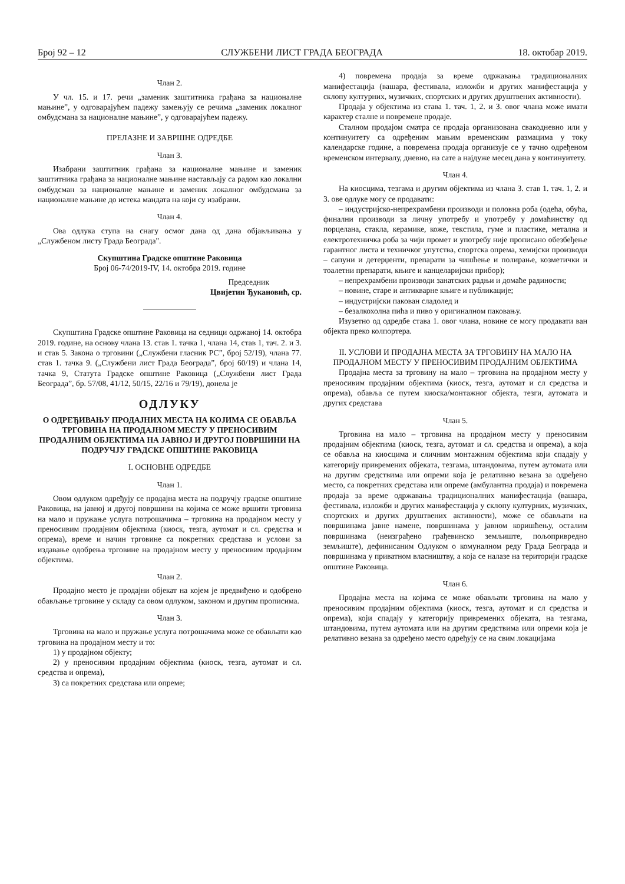Број 92 – 12 СЛУЖБЕНИ ЛИСТ ГРАДА БЕОГРАДА 18. октобар 2019.
Члан 2.
У чл. 15. и 17. речи „заменик заштитника грађана за националне мањине”, у одговарајућем падежу замењују се речима „заменик локалног омбудсмана за националне мањине”, у одговарајућем падежу.
ПРЕЛАЗНЕ И ЗАВРШНЕ ОДРЕДБЕ
Члан 3.
Изабрани заштитник грађана за националне мањине и заменик заштитника грађана за националне мањине настављају са радом као локални омбудсман за националне мањине и заменик локалног омбудсмана за националне мањине до истека мандата на који су изабрани.
Члан 4.
Ова одлука ступа на снагу осмог дана од дана објављивања у „Службеном листу Града Београда".
Скупштина Градске општине Раковица
Број 06-74/2019-IV, 14. октобра 2019. године
Председник
Цвијетин Ђукановић, ср.
Скупштина Градске општине Раковица на седници одржаној 14. октобра 2019. године, на основу члана 13. став 1. тачка 1, члана 14, став 1, тач. 2. и 3. и став 5. Закона о трговини („Службени гласник РС”, број 52/19), члана 77. став 1. тачка 9. („Службени лист Града Београда”, број 60/19) и члана 14, тачка 9, Статута Градске општине Раковица („Службени лист Града Београда”, бр. 57/08, 41/12, 50/15, 22/16 и 79/19), донела је
ОДЛУКУ
О ОДРЕЂИВАЊУ ПРОДАЈНИХ МЕСТА НА КОЈИМА СЕ ОБАВЉА ТРГОВИНА НА ПРОДАЈНОМ МЕСТУ У ПРЕНОСИВИМ ПРОДАЈНИМ ОБЈЕКТИМА НА ЈАВНОЈ И ДРУГОЈ ПОВРШИНИ НА ПОДРУЧЈУ ГРАДСКЕ ОПШТИНЕ РАКОВИЦА
I. ОСНОВНЕ ОДРЕДБЕ
Члан 1.
Овом одлуком одређују се продајна места на подручју градске општине Раковица, на јавној и другој површини на којима се може вршити трговина на мало и пружање услуга потрошачима – трговина на продајном месту у преносивим продајним објектима (киоск, тезга, аутомат и сл. средства и опрема), време и начин трговине са покретних средстава и услови за издавање одобрења трговине на продајном месту у преносивим продајним објектима.
Члан 2.
Продајно место је продајни објекат на којем је предвиђено и одобрено обављање трговине у складу са овом одлуком, законом и другим прописима.
Члан 3.
Трговина на мало и пружање услуга потрошачима може се обављати као трговина на продајном месту и то:
1) у продајном објекту;
2) у преносивим продајним објектима (киоск, тезга, аутомат и сл. средства и опрема),
3) са покретних средстава или опреме;
4) повремена продаја за време одржавања традиционалних манифестација (вашара, фестивала, изложби и других манифестација у склопу културних, музичких, спортских и других друштвених активности).
Продаја у објектима из става 1. тач. 1, 2. и 3. овог члана може имати карактер сталне и повремене продаје.
Сталном продајом сматра се продаја организована свакодневно или у континуитету са одређеним мањим временским размацима у току календарске године, а повремена продаја организује се у тачно одређеном временском интервалу, дневно, на сате а најдуже месец дана у континуитету.
Члан 4.
На киосцима, тезгама и другим објектима из члана 3. став 1. тач. 1, 2. и 3. ове одлуке могу се продавати:
– индустријско-непрехрамбени производи и половна роба (одећа, обућа, финални производи за личну употребу и употребу у домаћинству од порцелана, стакла, керамике, коже, текстила, гуме и пластике, метална и електротехничка роба за чији промет и употребу није прописано обезбеђење гарантног листа и техничког упутства, спортска опрема, хемијски производи – сапуни и детерџенти, препарати за чишћење и полирање, козметички и тоалетни препарати, књиге и канцеларијски прибор);
– непрехрамбени производи занатских радњи и домаће радиности;
– новине, старе и антикварне књиге и публикације;
– индустријски пакован сладолед и
– безалкохолна пића и пиво у оригиналном паковању.
Изузетно од одредбе става 1. овог члана, новине се могу продавати ван објекта преко колпортера.
II. УСЛОВИ И ПРОДАЈНА МЕСТА ЗА ТРГОВИНУ НА МАЛО НА ПРОДАЈНОМ МЕСТУ У ПРЕНОСИВИМ ПРОДАЈНИМ ОБЈЕКТИМА
Продајна места за трговину на мало – трговина на продајном месту у преносивим продајним објектима (киоск, тезга, аутомат и сл средства и опрема), обавља се путем киоска/монтажног објекта, тезги, аутомата и других средстава
Члан 5.
Трговина на мало – трговина на продајном месту у преносивим продајним објектима (киоск, тезга, аутомат и сл. средства и опрема), а која се обавља на киосцима и сличним монтажним објектима који спадају у категорију привремених објеката, тезгама, штандовима, путем аутомата или на другим средствима или опреми која је релативно везана за одређено место, са покретних средстава или опреме (амбулантна продаја) и повремена продаја за време одржавања традиционалних манифестација (вашара, фестивала, изложби и других манифестација у склопу културних, музичких, спортских и других друштвених активности), може се обављати на површинама јавне намене, површинама у јавном коришћењу, осталим површинама (неизграђено грађевинско земљиште, пољопривредно земљиште), дефинисаним Одлуком о комуналном реду Града Београда и површинама у приватном власништву, а која се налазе на територији градске општине Раковица.
Члан 6.
Продајна места на којима се може обављати трговина на мало у преносивим продајним објектима (киоск, тезга, аутомат и сл средства и опрема), који спадају у категорију привремених објеката, на тезгама, штандовима, путем аутомата или на другим средствима или опреми која је релативно везана за одређено место одређују се на свим локацијама